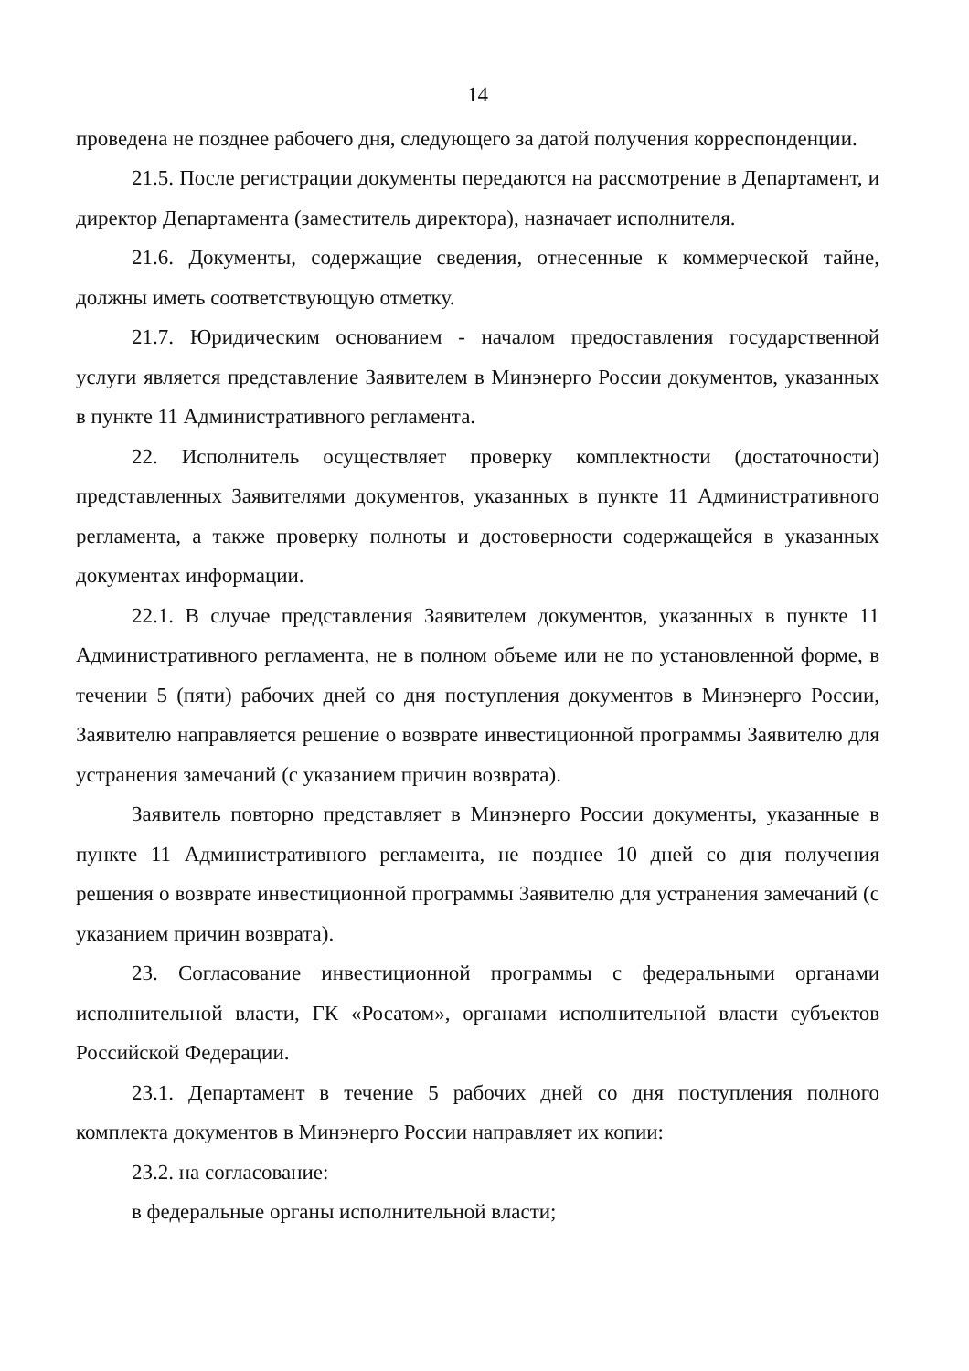14
проведена не позднее рабочего дня, следующего за датой получения корреспонденции.
21.5. После регистрации документы передаются на рассмотрение в Департамент, и директор Департамента (заместитель директора), назначает исполнителя.
21.6. Документы, содержащие сведения, отнесенные к коммерческой тайне, должны иметь соответствующую отметку.
21.7. Юридическим основанием - началом предоставления государственной услуги является представление Заявителем в Минэнерго России документов, указанных в пункте 11 Административного регламента.
22. Исполнитель осуществляет проверку комплектности (достаточности) представленных Заявителями документов, указанных в пункте 11 Административного регламента, а также проверку полноты и достоверности содержащейся в указанных документах информации.
22.1. В случае представления Заявителем документов, указанных в пункте 11 Административного регламента, не в полном объеме или не по установленной форме, в течении 5 (пяти) рабочих дней со дня поступления документов в Минэнерго России, Заявителю направляется решение о возврате инвестиционной программы Заявителю для устранения замечаний (с указанием причин возврата).
Заявитель повторно представляет в Минэнерго России документы, указанные в пункте 11 Административного регламента, не позднее 10 дней со дня получения решения о возврате инвестиционной программы Заявителю для устранения замечаний (с указанием причин возврата).
23. Согласование инвестиционной программы с федеральными органами исполнительной власти, ГК «Росатом», органами исполнительной власти субъектов Российской Федерации.
23.1. Департамент в течение 5 рабочих дней со дня поступления полного комплекта документов в Минэнерго России направляет их копии:
23.2. на согласование:
в федеральные органы исполнительной власти;